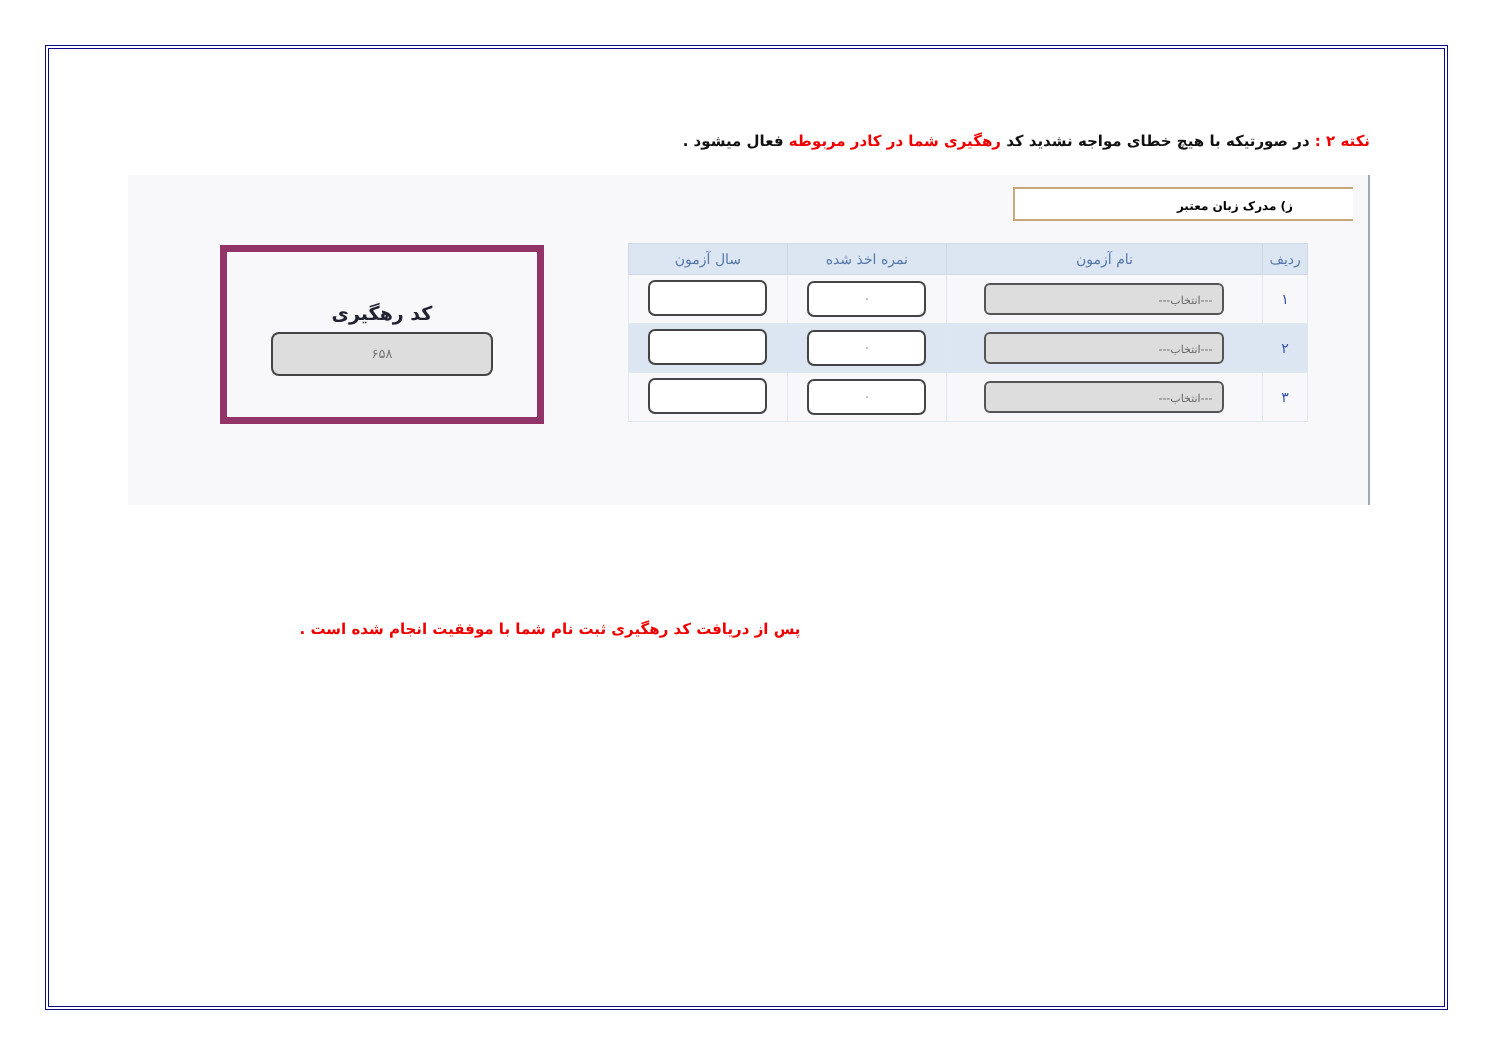نکته ۲ : در صورتیکه با هیچ خطای مواجه نشدید کد رهگیری شما در کادر مربوطه فعال میشود .
ز) مدرک زبان معتبر
| ردیف | نام آزمون | نمره اخذ شده | سال آزمون |
| --- | --- | --- | --- |
| ۱ | ---انتخاب--- | ۰ | |
| ۲ | ---انتخاب--- | ۰ | |
| ۳ | ---انتخاب--- | ۰ | |
کد رهگیری
۶۵۸
پس از دریافت کد رهگیری ثبت نام شما با موفقیت انجام شده است .